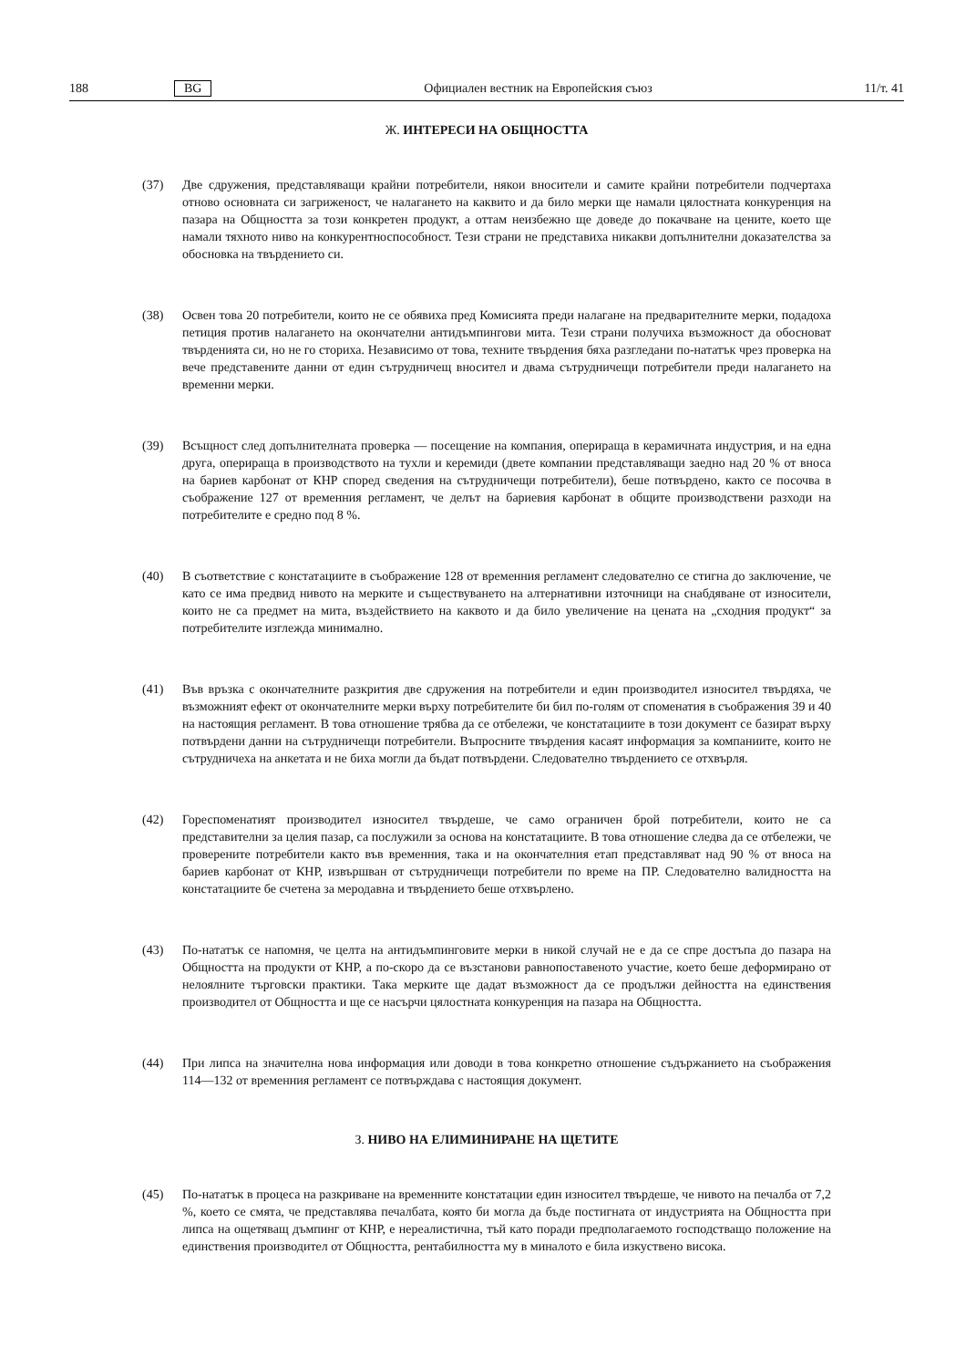188 BG Официален вестник на Европейския съюз 11/т. 41
Ж. ИНТЕРЕСИ НА ОБЩНОСТТА
(37) Две сдружения, представляващи крайни потребители, някои вносители и самите крайни потребители подчертаха отново основната си загриженост, че налагането на каквито и да било мерки ще намали цялостната конкуренция на пазара на Общността за този конкретен продукт, а оттам неизбежно ще доведе до покачване на цените, което ще намали тяхното ниво на конкурентноспособност. Тези страни не представиха никакви допълнителни доказателства за обосновка на твърдението си.
(38) Освен това 20 потребители, които не се обявиха пред Комисията преди налагане на предварителните мерки, подадоха петиция против налагането на окончателни антидъмпингови мита. Тези страни получиха възможност да обосноват твърденията си, но не го сториха. Независимо от това, техните твърдения бяха разгледани по-нататък чрез проверка на вече представените данни от един сътрудничещ вносител и двама сътрудничещи потребители преди налагането на временни мерки.
(39) Всъщност след допълнителната проверка — посещение на компания, оперираща в керамичната индустрия, и на една друга, оперираща в производството на тухли и керемиди (двете компании представляващи заедно над 20 % от вноса на бариев карбонат от КНР според сведения на сътрудничещи потребители), беше потвърдено, както се посочва в съображение 127 от временния регламент, че делът на бариевия карбонат в общите производствени разходи на потребителите е средно под 8 %.
(40) В съответствие с констатациите в съображение 128 от временния регламент следователно се стигна до заключение, че като се има предвид нивото на мерките и съществуването на алтернативни източници на снабдяване от износители, които не са предмет на мита, въздействието на каквото и да било увеличение на цената на „сходния продукт“ за потребителите изглежда минимално.
(41) Във връзка с окончателните разкрития две сдружения на потребители и един производител износител твърдяха, че възможният ефект от окончателните мерки върху потребителите би бил по-голям от споменатия в съображения 39 и 40 на настоящия регламент. В това отношение трябва да се отбележи, че констатациите в този документ се базират върху потвърдени данни на сътрудничещи потребители. Въпросните твърдения касаят информация за компаниите, които не сътрудничеха на анкетата и не биха могли да бъдат потвърдени. Следователно твърдението се отхвърля.
(42) Гореспоменатият производител износител твърдеше, че само ограничен брой потребители, които не са представителни за целия пазар, са послужили за основа на констатациите. В това отношение следва да се отбележи, че проверените потребители както във временния, така и на окончателния етап представляват над 90 % от вноса на бариев карбонат от КНР, извършван от сътрудничещи потребители по време на ПР. Следователно валидността на констатациите бе счетена за меродавна и твърдението беше отхвърлено.
(43) По-нататък се напомня, че целта на антидъмпинговите мерки в никой случай не е да се спре достъпа до пазара на Общността на продукти от КНР, а по-скоро да се възстанови равнопоставеното участие, което беше деформирано от нелоялните търговски практики. Така мерките ще дадат възможност да се продължи дейността на единствения производител от Общността и ще се насърчи цялостната конкуренция на пазара на Общността.
(44) При липса на значителна нова информация или доводи в това конкретно отношение съдържанието на съображения 114—132 от временния регламент се потвърждава с настоящия документ.
З. НИВО НА ЕЛИМИНИРАНЕ НА ЩЕТИТЕ
(45) По-нататък в процеса на разкриване на временните констатации един износител твърдеше, че нивото на печалба от 7,2 %, което се смята, че представлява печалбата, която би могла да бъде постигната от индустрията на Общността при липса на ощетяващ дъмпинг от КНР, е нереалистична, тъй като поради предполагаемото господстващо положение на единствения производител от Общността, рентабилността му в миналото е била изкуствено висока.